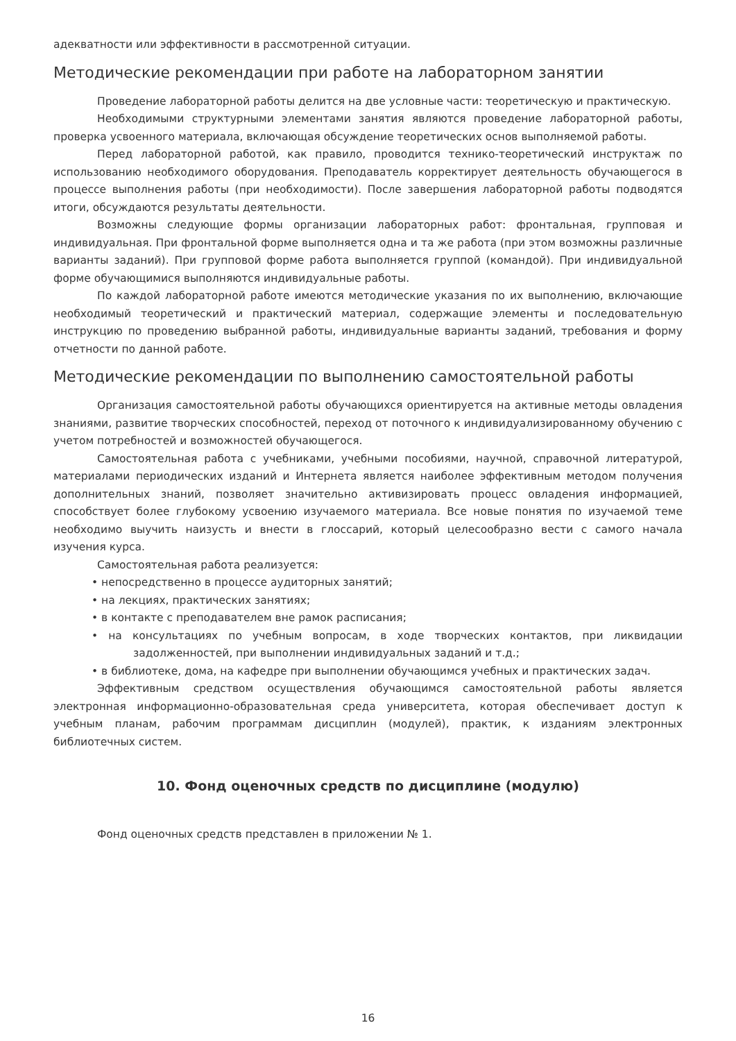адекватности или эффективности в рассмотренной ситуации.
Методические рекомендации при работе на лабораторном занятии
Проведение лабораторной работы делится на две условные части: теоретическую и практическую.
Необходимыми структурными элементами занятия являются проведение лабораторной работы, проверка усвоенного материала, включающая обсуждение теоретических основ выполняемой работы.
Перед лабораторной работой, как правило, проводится технико-теоретический инструктаж по использованию необходимого оборудования. Преподаватель корректирует деятельность обучающегося в процессе выполнения работы (при необходимости). После завершения лабораторной работы подводятся итоги, обсуждаются результаты деятельности.
Возможны следующие формы организации лабораторных работ: фронтальная, групповая и индивидуальная. При фронтальной форме выполняется одна и та же работа (при этом возможны различные варианты заданий). При групповой форме работа выполняется группой (командой). При индивидуальной форме обучающимися выполняются индивидуальные работы.
По каждой лабораторной работе имеются методические указания по их выполнению, включающие необходимый теоретический и практический материал, содержащие элементы и последовательную инструкцию по проведению выбранной работы, индивидуальные варианты заданий, требования и форму отчетности по данной работе.
Методические рекомендации по выполнению самостоятельной работы
Организация самостоятельной работы обучающихся ориентируется на активные методы овладения знаниями, развитие творческих способностей, переход от поточного к индивидуализированному обучению с учетом потребностей и возможностей обучающегося.
Самостоятельная работа с учебниками, учебными пособиями, научной, справочной литературой, материалами периодических изданий и Интернета является наиболее эффективным методом получения дополнительных знаний, позволяет значительно активизировать процесс овладения информацией, способствует более глубокому усвоению изучаемого материала. Все новые понятия по изучаемой теме необходимо выучить наизусть и внести в глоссарий, который целесообразно вести с самого начала изучения курса.
Самостоятельная работа реализуется:
• непосредственно в процессе аудиторных занятий;
• на лекциях, практических занятиях;
• в контакте с преподавателем вне рамок расписания;
• на консультациях по учебным вопросам, в ходе творческих контактов, при ликвидации задолженностей, при выполнении индивидуальных заданий и т.д.;
• в библиотеке, дома, на кафедре при выполнении обучающимся учебных и практических задач.
Эффективным средством осуществления обучающимся самостоятельной работы является электронная информационно-образовательная среда университета, которая обеспечивает доступ к учебным планам, рабочим программам дисциплин (модулей), практик, к изданиям электронных библиотечных систем.
10. Фонд оценочных средств по дисциплине (модулю)
Фонд оценочных средств представлен в приложении № 1.
16